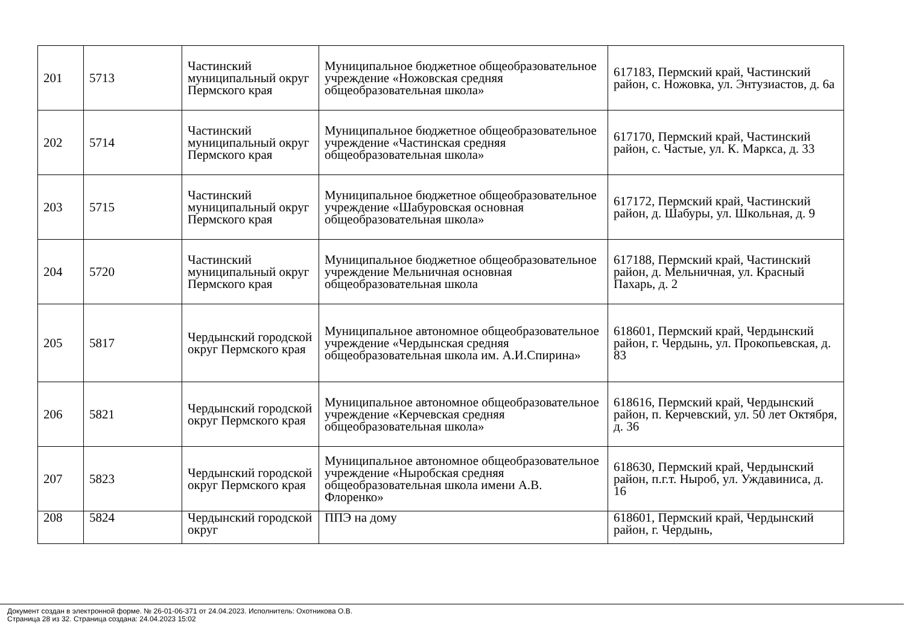| 201 | 5713 | Частинский муниципальный округ Пермского края | Муниципальное бюджетное общеобразовательное учреждение «Ножовская средняя общеобразовательная школа» | 617183, Пермский край, Частинский район, с. Ножовка, ул. Энтузиастов, д. 6а |
| 202 | 5714 | Частинский муниципальный округ Пермского края | Муниципальное бюджетное общеобразовательное учреждение «Частинская средняя общеобразовательная школа» | 617170, Пермский край, Частинский район, с. Частые, ул. К. Маркса, д. 33 |
| 203 | 5715 | Частинский муниципальный округ Пермского края | Муниципальное бюджетное общеобразовательное учреждение «Шабуровская основная общеобразовательная школа» | 617172, Пермский край, Частинский район, д. Шабуры, ул. Школьная, д. 9 |
| 204 | 5720 | Частинский муниципальный округ Пермского края | Муниципальное бюджетное общеобразовательное учреждение Мельничная основная общеобразовательная школа | 617188, Пермский край, Частинский район, д. Мельничная, ул. Красный Пахарь, д. 2 |
| 205 | 5817 | Чердынский городской округ Пермского края | Муниципальное автономное общеобразовательное учреждение «Чердынская средняя общеобразовательная школа им. А.И.Спирина» | 618601, Пермский край, Чердынский район, г. Чердынь, ул. Прокопьевская, д. 83 |
| 206 | 5821 | Чердынский городской округ Пермского края | Муниципальное автономное общеобразовательное учреждение «Керчевская средняя общеобразовательная школа» | 618616, Пермский край, Чердынский район, п. Керчевский, ул. 50 лет Октября, д. 36 |
| 207 | 5823 | Чердынский городской округ Пермского края | Муниципальное автономное общеобразовательное учреждение «Ныробская средняя общеобразовательная школа имени А.В. Флоренко» | 618630, Пермский край, Чердынский район, п.г.т. Ныроб, ул. Уждавиниса, д. 16 |
| 208 | 5824 | Чердынский городской округ | ППЭ на дому | 618601, Пермский край, Чердынский район, г. Чердынь, |
Документ создан в электронной форме. № 26-01-06-371 от 24.04.2023. Исполнитель: Охотникова О.В.
Страница 28 из 32. Страница создана: 24.04.2023 15:02